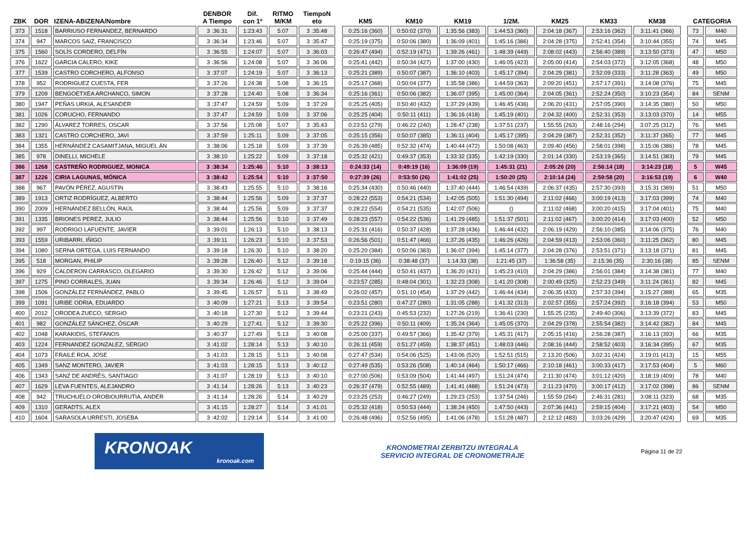| ZBK | DOR | IZENA-ABIZENA/Nombre | DENBOR A Tiempo | Dif. con 1º | RITMO M/KM | TiempoN eto | | KM5 | KM10 | KM19 | 1/2M. | KM25 | KM33 | KM38 | | CATEGORIA | |
| --- | --- | --- | --- | --- | --- | --- | --- | --- | --- | --- | --- | --- | --- | --- | --- | --- | --- |
| 373 | 1518 | BARRIUSO FERNANDEZ, BERNARDO | 3 :36:31 | 1:23:43 | 5:07 | 3 :35:48 | | 0:25:16 (360) | 0:50:02 (370) | 1:35:56 (383) | 1:44:53 (360) | 2:04:18 (367) | 2:53:16 (362) | 3:11:41 (366) | | 73 | M40 |
| 374 | 947 | MARCOS SAIZ, FRANCISCO | 3 :36:34 | 1:23:46 | 5:07 | 3 :35:47 | | 0:25:19 (375) | 0:50:06 (380) | 1:36:09 (401) | 1:45:16 (386) | 2:04:28 (375) | 2:52:41 (354) | 3:10:44 (355) | | 74 | M45 |
| 375 | 1560 | SOLÍS CORDERO, DELFÍN | 3 :36:55 | 1:24:07 | 5:07 | 3 :36:03 | | 0:26:47 (494) | 0:52:19 (471) | 1:39:26 (461) | 1:48:39 (449) | 2:08:02 (443) | 2:56:40 (389) | 3:13:50 (373) | | 47 | M50 |
| 376 | 1622 | GARCIA CALERO, KIKE | 3 :36:56 | 1:24:08 | 5:07 | 3 :36:06 | | 0:25:41 (442) | 0:50:34 (427) | 1:37:00 (430) | 1:46:05 (423) | 2:05:00 (414) | 2:54:03 (372) | 3:12:05 (368) | | 48 | M50 |
| 377 | 1539 | CASTRO CORCHERO, ALFONSO | 3 :37:07 | 1:24:19 | 5:07 | 3 :36:13 | | 0:25:21 (389) | 0:50:07 (387) | 1:36:10 (403) | 1:45:17 (394) | 2:04:29 (381) | 2:52:09 (333) | 3:11:28 (363) | | 49 | M50 |
| 378 | 952 | RODRIGUEZ CUESTA, FER | 3 :37:26 | 1:24:38 | 5:08 | 3 :36:15 | | 0:25:17 (368) | 0:50:04 (377) | 1:35:58 (386) | 1:44:59 (363) | 2:09:20 (451) | 2:57:17 (391) | 3:14:08 (376) | | 75 | M45 |
| 379 | 1209 | BENGOETXEA ARCHANCO, SIMON | 3 :37:28 | 1:24:40 | 5:08 | 3 :36:34 | | 0:25:16 (361) | 0:50:06 (382) | 1:36:07 (395) | 1:45:00 (364) | 2:04:05 (361) | 2:52:24 (350) | 3:10:23 (354) | | 84 | SENM |
| 380 | 1947 | PEÑAS URKIA, ALESANDER | 3 :37:47 | 1:24:59 | 5:09 | 3 :37:29 | | 0:25:25 (405) | 0:50:40 (432) | 1:37:29 (439) | 1:46:45 (436) | 2:06:20 (431) | 2:57:05 (390) | 3:14:35 (380) | | 50 | M50 |
| 381 | 1026 | CORUCHO, FERNANDO | 3 :37:47 | 1:24:59 | 5:09 | 3 :37:06 | | 0:25:25 (404) | 0:50:11 (411) | 1:36:16 (418) | 1:45:19 (401) | 2:04:32 (400) | 2:52:31 (353) | 3:13:03 (370) | | 14 | M55 |
| 382 | 1290 | ÁLVAREZ TORRES, OSCAR | 3 :37:56 | 1:25:08 | 5:07 | 3 :35:43 | | 0:23:51 (279) | 0:46:22 (240) | 1:28:47 (238) | 1:37:51 (237) | 1:55:55 (263) | 2:48:16 (294) | 3:07:25 (312) | | 76 | M45 |
| 383 | 1321 | CASTRO CORCHERO, JAVI | 3 :37:59 | 1:25:11 | 5:09 | 3 :37:05 | | 0:25:15 (356) | 0:50:07 (385) | 1:36:11 (404) | 1:45:17 (395) | 2:04:29 (387) | 2:52:31 (352) | 3:11:37 (365) | | 77 | M45 |
| 384 | 1355 | HERNÁNDEZ CASAMITJANA, MIGUEL ÁN | 3 :38:06 | 1:25:18 | 5:09 | 3 :37:39 | | 0:26:39 (485) | 0:52:32 (474) | 1:40:44 (472) | 1:50:08 (463) | 2:09:40 (456) | 2:58:01 (398) | 3:15:06 (386) | | 78 | M45 |
| 385 | 978 | DINELLI, MICHELE | 3 :38:10 | 1:25:22 | 5:09 | 3 :37:18 | | 0:25:32 (421) | 0:49:37 (353) | 1:33:32 (335) | 1:42:19 (330) | 2:01:14 (330) | 2:53:19 (365) | 3:14:51 (383) | | 79 | M45 |
| 386 | 1268 | CASTREÑO RODRIGUEZ, MONICA | 3 :38:34 | 1:25:46 | 5:10 | 3 :38:13 | | 0:24:33 (14) | 0:49:19 (16) | 1:36:09 (19) | 1:45:31 (21) | 2:05:26 (20) | 2:56:14 (18) | 3:14:23 (18) | | 5 | W45 |
| 387 | 1226 | CIRIA LAGUNAS, MÓNICA | 3 :38:42 | 1:25:54 | 5:10 | 3 :37:50 | | 0:27:39 (26) | 0:53:50 (26) | 1:41:02 (25) | 1:50:20 (25) | 2:10:14 (24) | 2:59:58 (20) | 3:16:53 (19) | | 6 | W40 |
| 388 | 967 | PAVÓN PÉREZ, AGUSTIN | 3 :38:43 | 1:25:55 | 5:10 | 3 :38:16 | | 0:25:34 (430) | 0:50:46 (440) | 1:37:40 (444) | 1:46:54 (439) | 2:06:37 (435) | 2:57:30 (393) | 3:15:31 (389) | | 51 | M50 |
| 389 | 1913 | ORTIZ RODRÍGUEZ, ALBERTO | 3 :38:44 | 1:25:56 | 5:09 | 3 :37:37 | | 0:28:22 (553) | 0:54:21 (534) | 1:42:05 (505) | 1:51:30 (494) | 2:11:02 (466) | 3:00:19 (413) | 3:17:03 (399) | | 74 | M40 |
| 390 | 2009 | HERNÁNDEZ BELLÓN, RAÚL | 3 :38:44 | 1:25:56 | 5:09 | 3 :37:37 | | 0:28:22 (554) | 0:54:21 (535) | 1:42:07 (506) | () | 2:11:02 (468) | 3:00:20 (415) | 3:17:04 (401) | | 75 | M40 |
| 391 | 1335 | BRIONES PEREZ, JULIO | 3 :38:44 | 1:25:56 | 5:10 | 3 :37:49 | | 0:28:23 (557) | 0:54:22 (536) | 1:41:29 (485) | 1:51:37 (501) | 2:11:02 (467) | 3:00:20 (414) | 3:17:03 (400) | | 52 | M50 |
| 392 | 997 | RODRIGO LAFUENTE, JAVIER | 3 :39:01 | 1:26:13 | 5:10 | 3 :38:13 | | 0:25:31 (416) | 0:50:37 (428) | 1:37:28 (436) | 1:46:44 (432) | 2:06:19 (429) | 2:56:10 (385) | 3:14:06 (375) | | 76 | M40 |
| 393 | 1559 | URIBARRI, IÑIGO | 3 :39:11 | 1:26:23 | 5:10 | 3 :37:53 | | 0:26:56 (501) | 0:51:47 (466) | 1:37:26 (435) | 1:46:26 (426) | 2:04:59 (413) | 2:53:06 (360) | 3:11:25 (362) | | 80 | M45 |
| 394 | 1080 | SERNA ORTEGA, LUIS FERNANDO | 3 :39:18 | 1:26:30 | 5:10 | 3 :38:20 | | 0:25:20 (384) | 0:50:06 (383) | 1:36:07 (394) | 1:45:14 (377) | 2:04:28 (376) | 2:53:51 (371) | 3:13:18 (371) | | 81 | M45 |
| 395 | 518 | MORGAN, PHILIP | 3 :39:28 | 1:26:40 | 5:12 | 3 :39:18 | | 0:19:15 (36) | 0:38:48 (37) | 1:14:33 (38) | 1:21:45 (37) | 1:36:58 (35) | 2:15:36 (35) | 2:30:16 (38) | | 85 | SENM |
| 396 | 929 | CALDERON CARRASCO, OLEGARIO | 3 :39:30 | 1:26:42 | 5:12 | 3 :39:06 | | 0:25:44 (444) | 0:50:41 (437) | 1:36:20 (421) | 1:45:23 (410) | 2:04:29 (386) | 2:56:01 (384) | 3:14:38 (381) | | 77 | M40 |
| 397 | 1275 | PINO CORRALES, JUAN | 3 :39:34 | 1:26:46 | 5:12 | 3 :39:04 | | 0:23:57 (285) | 0:48:04 (301) | 1:32:23 (308) | 1:41:20 (308) | 2:00:49 (325) | 2:52:23 (349) | 3:11:24 (361) | | 82 | M45 |
| 398 | 1506 | GONZÁLEZ FERNÁNDEZ, PABLO | 3 :39:45 | 1:26:57 | 5:11 | 3 :38:49 | | 0:26:02 (457) | 0:51:10 (454) | 1:37:29 (442) | 1:46:44 (434) | 2:06:35 (433) | 2:57:33 (394) | 3:15:27 (388) | | 65 | M35 |
| 399 | 1091 | URIBE ODRIA, EDUARDO | 3 :40:09 | 1:27:21 | 5:13 | 3 :39:54 | | 0:23:51 (280) | 0:47:27 (280) | 1:31:05 (288) | 1:41:32 (313) | 2:02:57 (355) | 2:57:24 (392) | 3:16:18 (394) | | 53 | M50 |
| 400 | 2012 | ORODEA ZUECO, SERGIO | 3 :40:18 | 1:27:30 | 5:12 | 3 :39:44 | | 0:23:21 (243) | 0:45:53 (232) | 1:27:26 (219) | 1:36:41 (230) | 1:55:25 (235) | 2:49:40 (306) | 3:13:39 (372) | | 83 | M45 |
| 401 | 982 | GONZÁLEZ SÁNCHEZ, ÓSCAR | 3 :40:29 | 1:27:41 | 5:12 | 3 :39:30 | | 0:25:22 (396) | 0:50:11 (409) | 1:35:24 (364) | 1:45:05 (370) | 2:04:29 (378) | 2:55:54 (382) | 3:14:42 (382) | | 84 | M45 |
| 402 | 1048 | KARAKIDIS, STEFANOS | 3 :40:37 | 1:27:49 | 5:13 | 3 :40:08 | | 0:25:00 (337) | 0:49:57 (366) | 1:35:42 (379) | 1:45:31 (417) | 2:05:15 (416) | 2:56:28 (387) | 3:16:13 (393) | | 66 | M35 |
| 403 | 1224 | FERNANDEZ GONZALEZ, SERGIO | 3 :41:02 | 1:28:14 | 5:13 | 3 :40:10 | | 0:26:11 (459) | 0:51:27 (459) | 1:38:37 (451) | 1:48:03 (446) | 2:08:16 (444) | 2:58:52 (403) | 3:16:34 (395) | | 67 | M35 |
| 404 | 1073 | FRAILE ROA, JOSE | 3 :41:03 | 1:28:15 | 5:13 | 3 :40:08 | | 0:27:47 (534) | 0:54:06 (525) | 1:43:06 (520) | 1:52:51 (515) | 2:13:20 (506) | 3:02:31 (424) | 3:19:01 (413) | | 15 | M55 |
| 405 | 1349 | SANZ MONTERO, JAVIER | 3 :41:03 | 1:28:15 | 5:13 | 3 :40:12 | | 0:27:49 (535) | 0:53:26 (508) | 1:40:14 (464) | 1:50:17 (466) | 2:10:18 (461) | 3:00:33 (417) | 3:17:53 (404) | | 5 | M60 |
| 406 | 1343 | SANZ DE ANDRÉS, SANTIAGO | 3 :41:07 | 1:28:19 | 5:13 | 3 :40:10 | | 0:27:00 (506) | 0:53:09 (504) | 1:41:44 (497) | 1:51:24 (474) | 2:11:30 (474) | 3:01:12 (420) | 3:18:19 (409) | | 78 | M40 |
| 407 | 1629 | LEVA FUENTES, ALEJANDRO | 3 :41:14 | 1:28:26 | 5:13 | 3 :40:23 | | 0:26:37 (479) | 0:52:55 (489) | 1:41:41 (488) | 1:51:24 (473) | 2:11:23 (470) | 3:00:17 (412) | 3:17:02 (398) | | 86 | SENM |
| 408 | 942 | TRUCHUELO OROBIOURRUTIA, ANDER | 3 :41:14 | 1:28:26 | 5:14 | 3 :40:29 | | 0:23:25 (253) | 0:46:27 (249) | 1:29:23 (253) | 1:37:54 (246) | 1:55:59 (264) | 2:46:31 (281) | 3:08:11 (323) | | 68 | M35 |
| 409 | 1310 | GERADTS, ALEX | 3 :41:15 | 1:28:27 | 5:14 | 3 :41:01 | | 0:25:32 (418) | 0:50:53 (444) | 1:38:24 (450) | 1:47:50 (443) | 2:07:36 (441) | 2:59:15 (404) | 3:17:21 (403) | | 54 | M50 |
| 410 | 1604 | SARASOLA URRESTI, JOSEBA | 3 :42:02 | 1:29:14 | 5:14 | 3 :41:00 | | 0:26:48 (496) | 0:52:56 (495) | 1:41:06 (478) | 1:51:28 (487) | 2:12:12 (483) | 3:03:26 (429) | 3:20:47 (424) | | 69 | M35 |
KRONOAK
kronoak.com
KRONOMETRAI ZERBITZU INTEGRALA
SERVICIO INTEGRAL DE CRONOMETRAJE
Página 11 de 22